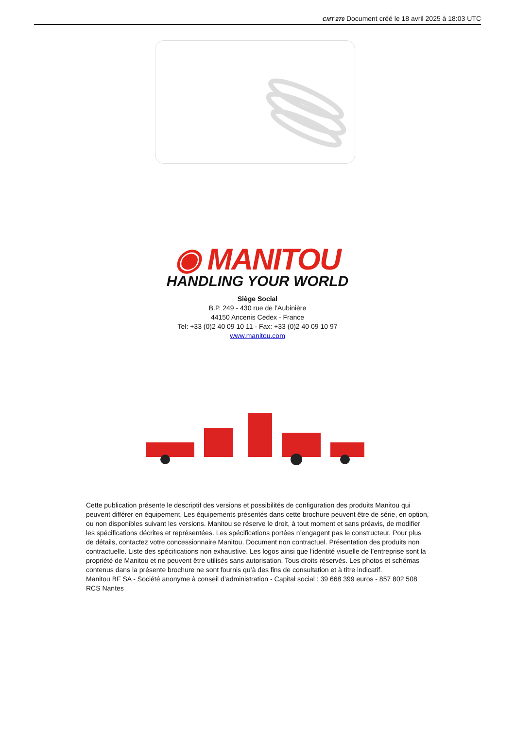CMT 270 Document créé le 18 avril 2025 à 18:03 UTC
◉ MANITOU
HANDLING YOUR WORLD
Siège Social
B.P. 249 - 430 rue de l’Aubinière
44150 Ancenis Cedex - France
Tel: +33 (0)2 40 09 10 11 - Fax: +33 (0)2 40 09 10 97
www.manitou.com
Cette publication présente le descriptif des versions et possibilités de configuration des produits Manitou qui peuvent différer en équipement. Les équipements présentés dans cette brochure peuvent être de série, en option, ou non disponibles suivant les versions. Manitou se réserve le droit, à tout moment et sans préavis, de modifier les spécifications décrites et représentées. Les spécifications portées n’engagent pas le constructeur. Pour plus de détails, contactez votre concessionnaire Manitou. Document non contractuel. Présentation des produits non contractuelle. Liste des spécifications non exhaustive. Les logos ainsi que l’identité visuelle de l’entreprise sont la propriété de Manitou et ne peuvent être utilisés sans autorisation. Tous droits réservés. Les photos et schémas contenus dans la présente brochure ne sont fournis qu’à des fins de consultation et à titre indicatif.
Manitou BF SA - Société anonyme à conseil d’administration - Capital social : 39 668 399 euros - 857 802 508 RCS Nantes